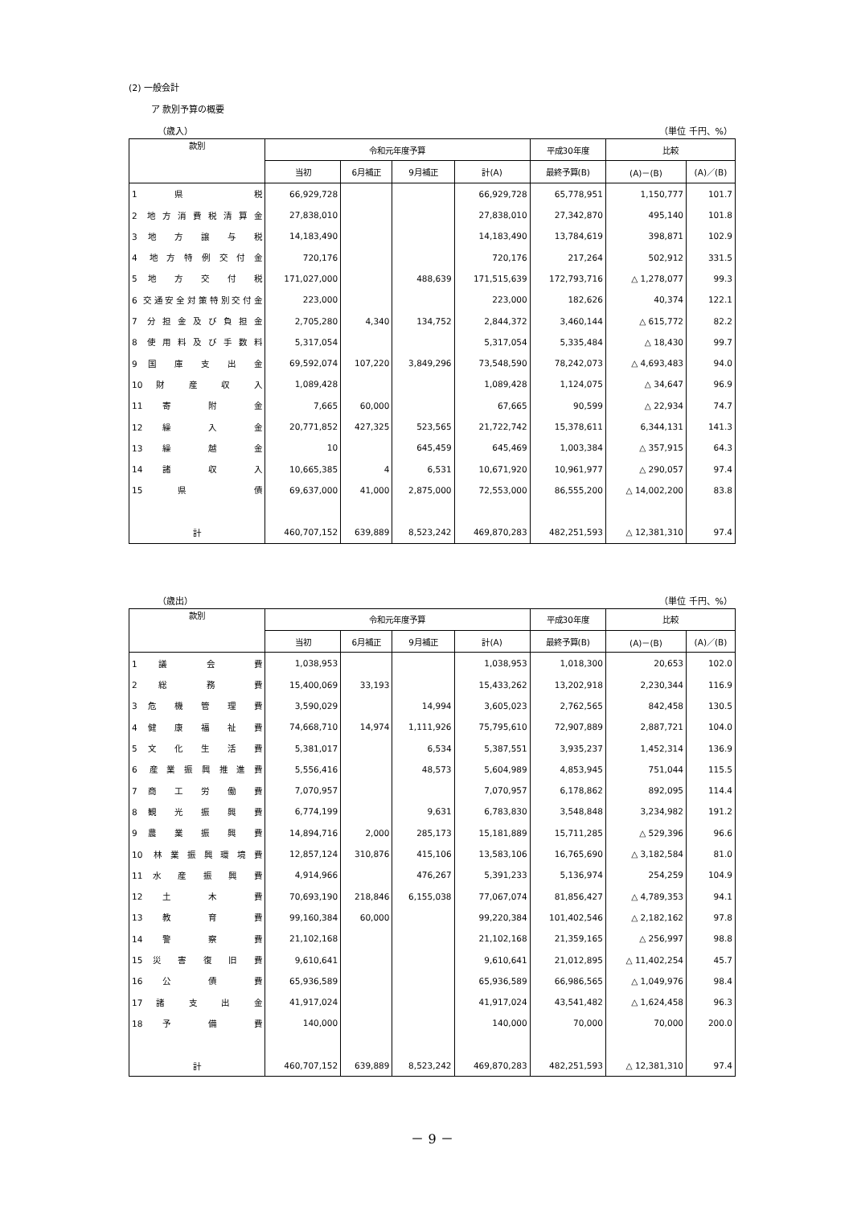(2) 一般会計
ア 款別予算の概要
（歳入） （単位 千円、%）
| 款別 | 令和元年度予算 | | | | 平成30年度 | 比較 | |
| --- | --- | --- | --- | --- | --- | --- | --- |
| | 当初 | 6月補正 | 9月補正 | 計(A) | 最終予算(B) | (A)－(B) | (A)／(B) |
| 1 県 税 | 66,929,728 | | | 66,929,728 | 65,778,951 | 1,150,777 | 101.7 |
| 2 地方消費税清算金 | 27,838,010 | | | 27,838,010 | 27,342,870 | 495,140 | 101.8 |
| 3 地 方 譲 与 税 | 14,183,490 | | | 14,183,490 | 13,784,619 | 398,871 | 102.9 |
| 4 地方特例交付金 | 720,176 | | | 720,176 | 217,264 | 502,912 | 331.5 |
| 5 地 方 交 付 税 | 171,027,000 | | 488,639 | 171,515,639 | 172,793,716 | △ 1,278,077 | 99.3 |
| 6 交通安全対策特別交付金 | 223,000 | | | 223,000 | 182,626 | 40,374 | 122.1 |
| 7 分担金及び負担金 | 2,705,280 | 4,340 | 134,752 | 2,844,372 | 3,460,144 | △ 615,772 | 82.2 |
| 8 使用料及び手数料 | 5,317,054 | | | 5,317,054 | 5,335,484 | △ 18,430 | 99.7 |
| 9 国 庫 支 出 金 | 69,592,074 | 107,220 | 3,849,296 | 73,548,590 | 78,242,073 | △ 4,693,483 | 94.0 |
| 10 財 産 収 入 | 1,089,428 | | | 1,089,428 | 1,124,075 | △ 34,647 | 96.9 |
| 11 寄 附 金 | 7,665 | 60,000 | | 67,665 | 90,599 | △ 22,934 | 74.7 |
| 12 繰 入 金 | 20,771,852 | 427,325 | 523,565 | 21,722,742 | 15,378,611 | 6,344,131 | 141.3 |
| 13 繰 越 金 | 10 | | 645,459 | 645,469 | 1,003,384 | △ 357,915 | 64.3 |
| 14 諸 収 入 | 10,665,385 | 4 | 6,531 | 10,671,920 | 10,961,977 | △ 290,057 | 97.4 |
| 15 県 債 | 69,637,000 | 41,000 | 2,875,000 | 72,553,000 | 86,555,200 | △ 14,002,200 | 83.8 |
| 計 | 460,707,152 | 639,889 | 8,523,242 | 469,870,283 | 482,251,593 | △ 12,381,310 | 97.4 |
（歳出） （単位 千円、%）
| 款別 | 令和元年度予算 | | | | 平成30年度 | 比較 | |
| --- | --- | --- | --- | --- | --- | --- | --- |
| | 当初 | 6月補正 | 9月補正 | 計(A) | 最終予算(B) | (A)－(B) | (A)／(B) |
| 1 議 会 費 | 1,038,953 | | | 1,038,953 | 1,018,300 | 20,653 | 102.0 |
| 2 総 務 費 | 15,400,069 | 33,193 | | 15,433,262 | 13,202,918 | 2,230,344 | 116.9 |
| 3 危 機 管 理 費 | 3,590,029 | | 14,994 | 3,605,023 | 2,762,565 | 842,458 | 130.5 |
| 4 健 康 福 祉 費 | 74,668,710 | 14,974 | 1,111,926 | 75,795,610 | 72,907,889 | 2,887,721 | 104.0 |
| 5 文 化 生 活 費 | 5,381,017 | | 6,534 | 5,387,551 | 3,935,237 | 1,452,314 | 136.9 |
| 6 産業振興推進費 | 5,556,416 | | 48,573 | 5,604,989 | 4,853,945 | 751,044 | 115.5 |
| 7 商 工 労 働 費 | 7,070,957 | | | 7,070,957 | 6,178,862 | 892,095 | 114.4 |
| 8 観 光 振 興 費 | 6,774,199 | | 9,631 | 6,783,830 | 3,548,848 | 3,234,982 | 191.2 |
| 9 農 業 振 興 費 | 14,894,716 | 2,000 | 285,173 | 15,181,889 | 15,711,285 | △ 529,396 | 96.6 |
| 10 林業振興環境費 | 12,857,124 | 310,876 | 415,106 | 13,583,106 | 16,765,690 | △ 3,182,584 | 81.0 |
| 11 水 産 振 興 費 | 4,914,966 | | 476,267 | 5,391,233 | 5,136,974 | 254,259 | 104.9 |
| 12 土 木 費 | 70,693,190 | 218,846 | 6,155,038 | 77,067,074 | 81,856,427 | △ 4,789,353 | 94.1 |
| 13 教 育 費 | 99,160,384 | 60,000 | | 99,220,384 | 101,402,546 | △ 2,182,162 | 97.8 |
| 14 警 察 費 | 21,102,168 | | | 21,102,168 | 21,359,165 | △ 256,997 | 98.8 |
| 15 災 害 復 旧 費 | 9,610,641 | | | 9,610,641 | 21,012,895 | △ 11,402,254 | 45.7 |
| 16 公 債 費 | 65,936,589 | | | 65,936,589 | 66,986,565 | △ 1,049,976 | 98.4 |
| 17 諸 支 出 金 | 41,917,024 | | | 41,917,024 | 43,541,482 | △ 1,624,458 | 96.3 |
| 18 予 備 費 | 140,000 | | | 140,000 | 70,000 | 70,000 | 200.0 |
| 計 | 460,707,152 | 639,889 | 8,523,242 | 469,870,283 | 482,251,593 | △ 12,381,310 | 97.4 |
－ 9 －